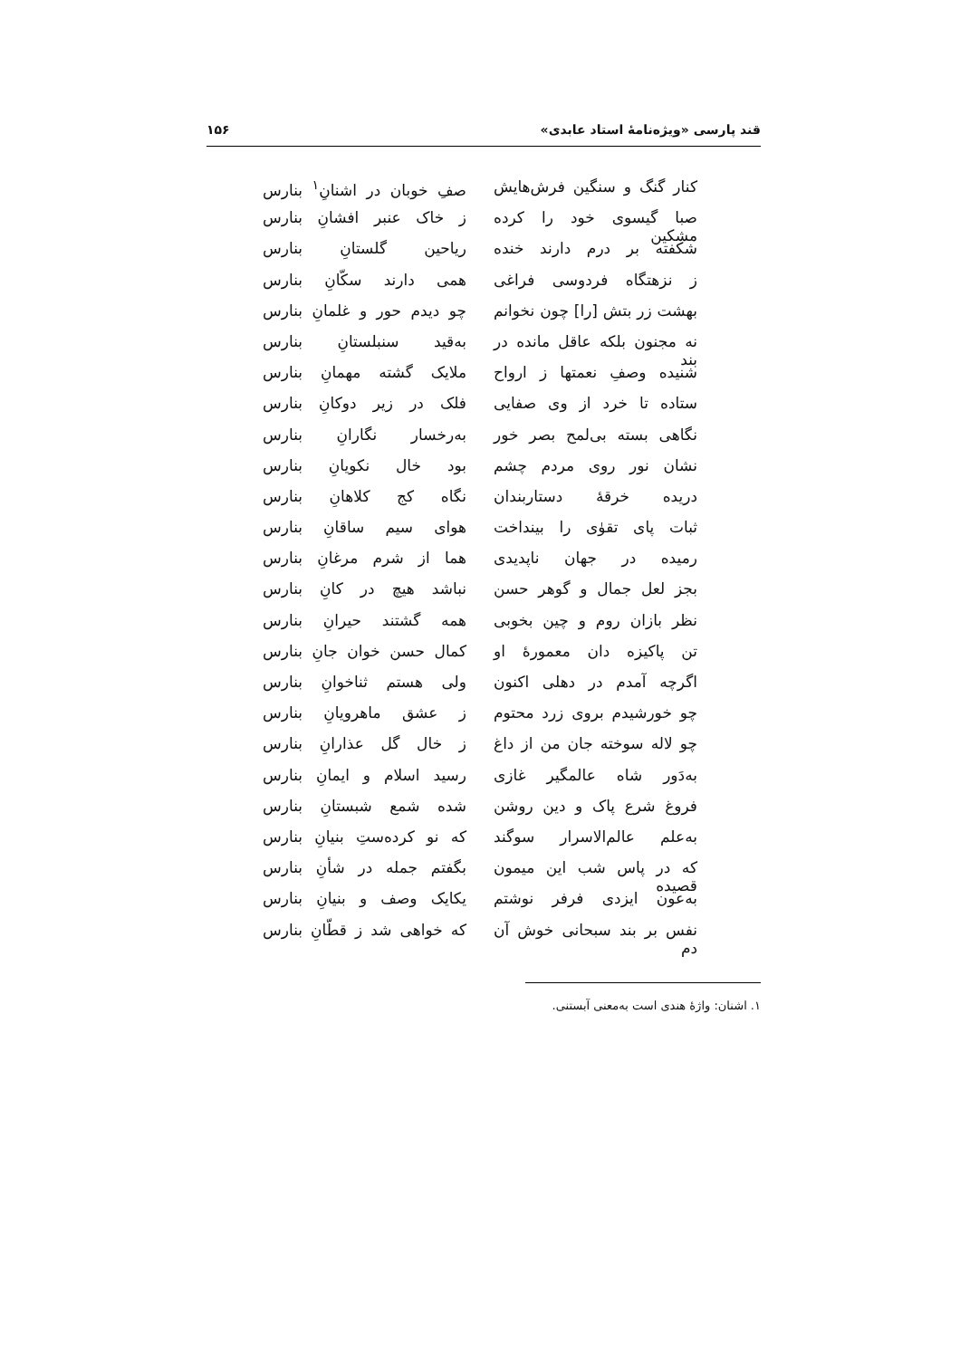قند پارسی «ویژه‌نامهٔ استاد عابدی» ۱۵۶
کنار گنگ و سنگین فرش‌هایش صفِ خوبان در اشنانِ<sup>۱</sup> بنارس
صبا گیسوی خود را کرده مشکین ز خاک عنبر افشانِ بنارس
شکفته بر درم دارند خنده ریاحین گلستانِ بنارس
ز نزهتگاه فردوسی فراغی همی دارند سکّانِ بنارس
بهشت زر بتش [را] چون نخوانم چو دیدم حور و غلمانِ بنارس
نه مجنون بلکه عاقل مانده در بند به‌قید سنبلستانِ بنارس
شنیده وصفِ نعمتها ز ارواح ملایک گشته مهمانِ بنارس
ستاده تا خرد از وی صفایی فلک در زیر دوکانِ بنارس
نگاهی بسته بی‌لمح بصر خور به‌رخسار نگارانِ بنارس
نشان نور روی مردم چشم بود خال نکویانِ بنارس
دریده خرقهٔ دستاربندان نگاه کج کلاهانِ بنارس
ثبات پای تقوٰی را بینداخت هوای سیم ساقانِ بنارس
رمیده در جهان ناپدیدی هما از شرم مرغانِ بنارس
بجز لعل جمال و گوهر حسن نباشد هیچ در کانِ بنارس
نظر بازان روم و چین بخوبی همه گشتند حیرانِ بنارس
تن پاکیزه دان معمورهٔ او کمال حسن خوان جانِ بنارس
اگرچه آمدم در دهلی اکنون ولی هستم ثناخوانِ بنارس
چو خورشیدم بروی زرد محتوم ز عشق ماهرویانِ بنارس
چو لاله سوخته جان من از داغ ز خال گل عذارانِ بنارس
به‌دَور شاه عالمگیر غازی رسید اسلام و ایمانِ بنارس
فروغ شرع پاک و دین روشن شده شمع شبستانِ بنارس
به‌علم عالم‌الاسرار سوگند که نو کرده‌ستِ بنیانِ بنارس
که در پاس شب این میمون قصیده بگفتم جمله در شأنِ بنارس
به‌عون ایزدی فرفر نوشتم یکایک وصف و بنیانِ بنارس
نفس بر بند سبحانی خوش آن دم که خواهی شد ز قطّانِ بنارس
۱. اشنان: واژهٔ هندی است به‌معنی آبستنی.